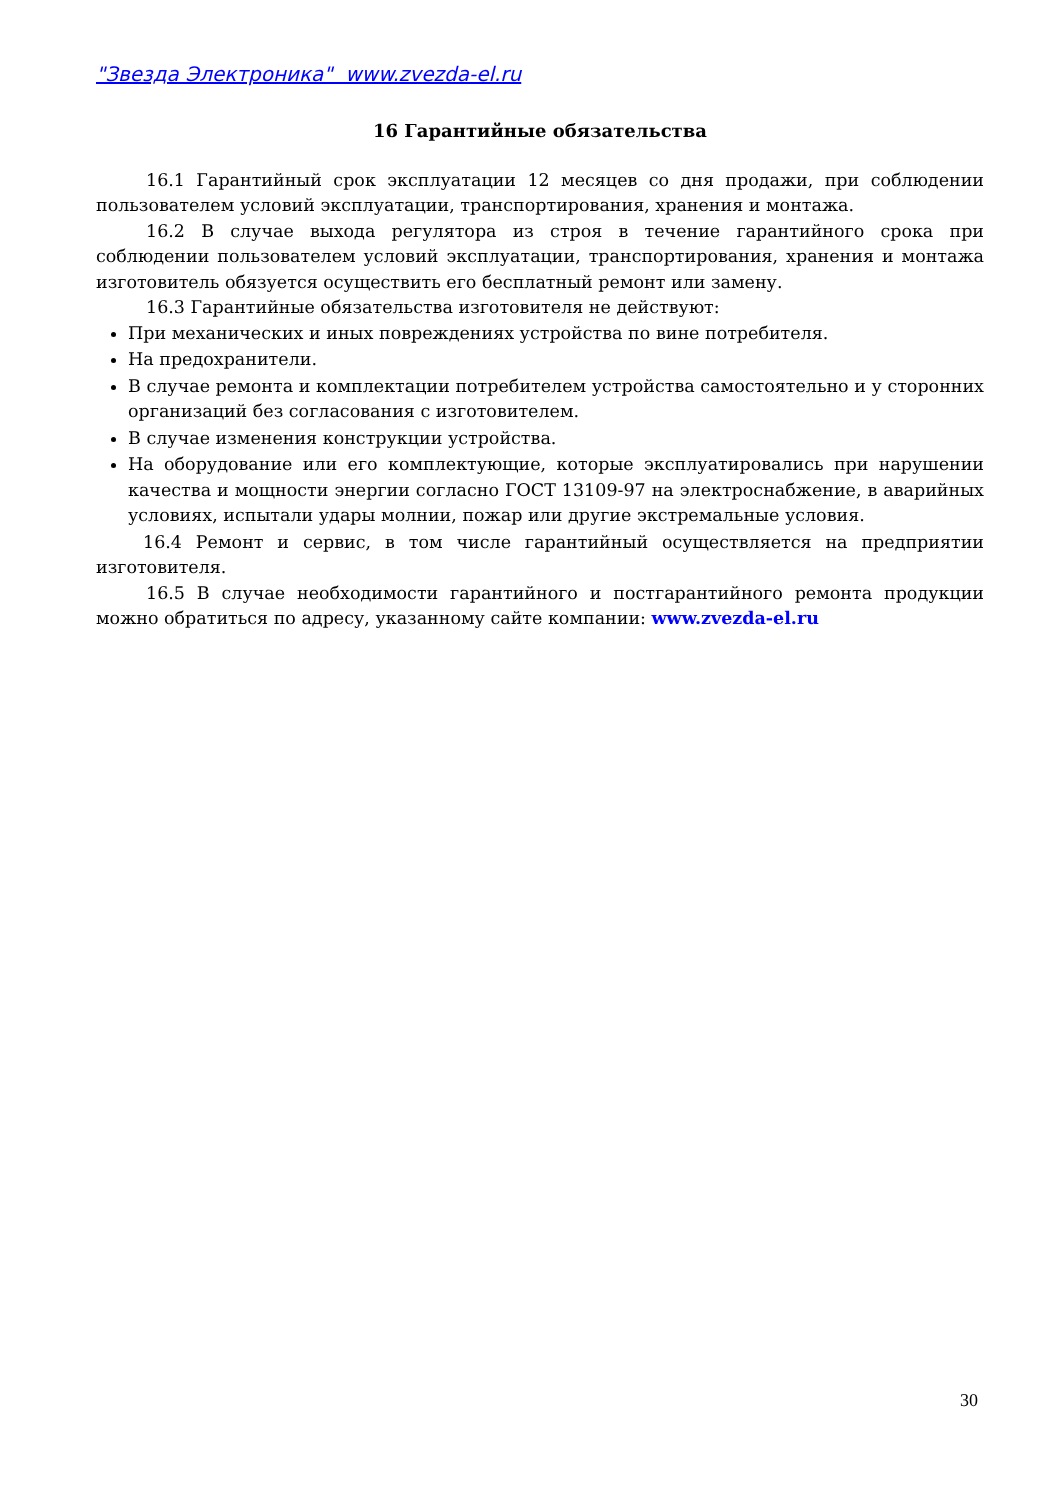"Звезда Электроника" www.zvezda-el.ru
16 Гарантийные обязательства
16.1 Гарантийный срок эксплуатации 12 месяцев со дня продажи, при соблюдении пользователем условий эксплуатации, транспортирования, хранения и монтажа.
16.2 В случае выхода регулятора из строя в течение гарантийного срока при соблюдении пользователем условий эксплуатации, транспортирования, хранения и монтажа изготовитель обязуется осуществить его бесплатный ремонт или замену.
16.3 Гарантийные обязательства изготовителя не действуют:
При механических и иных повреждениях устройства по вине потребителя.
На предохранители.
В случае ремонта и комплектации потребителем устройства самостоятельно и у сторонних организаций без согласования с изготовителем.
В случае изменения конструкции устройства.
На оборудование или его комплектующие, которые эксплуатировались при нарушении качества и мощности энергии согласно ГОСТ 13109-97 на электроснабжение, в аварийных условиях, испытали удары молнии, пожар или другие экстремальные условия.
16.4 Ремонт и сервис, в том числе гарантийный осуществляется на предприятии изготовителя.
16.5 В случае необходимости гарантийного и постгарантийного ремонта продукции можно обратиться по адресу, указанному сайте компании: www.zvezda-el.ru
30